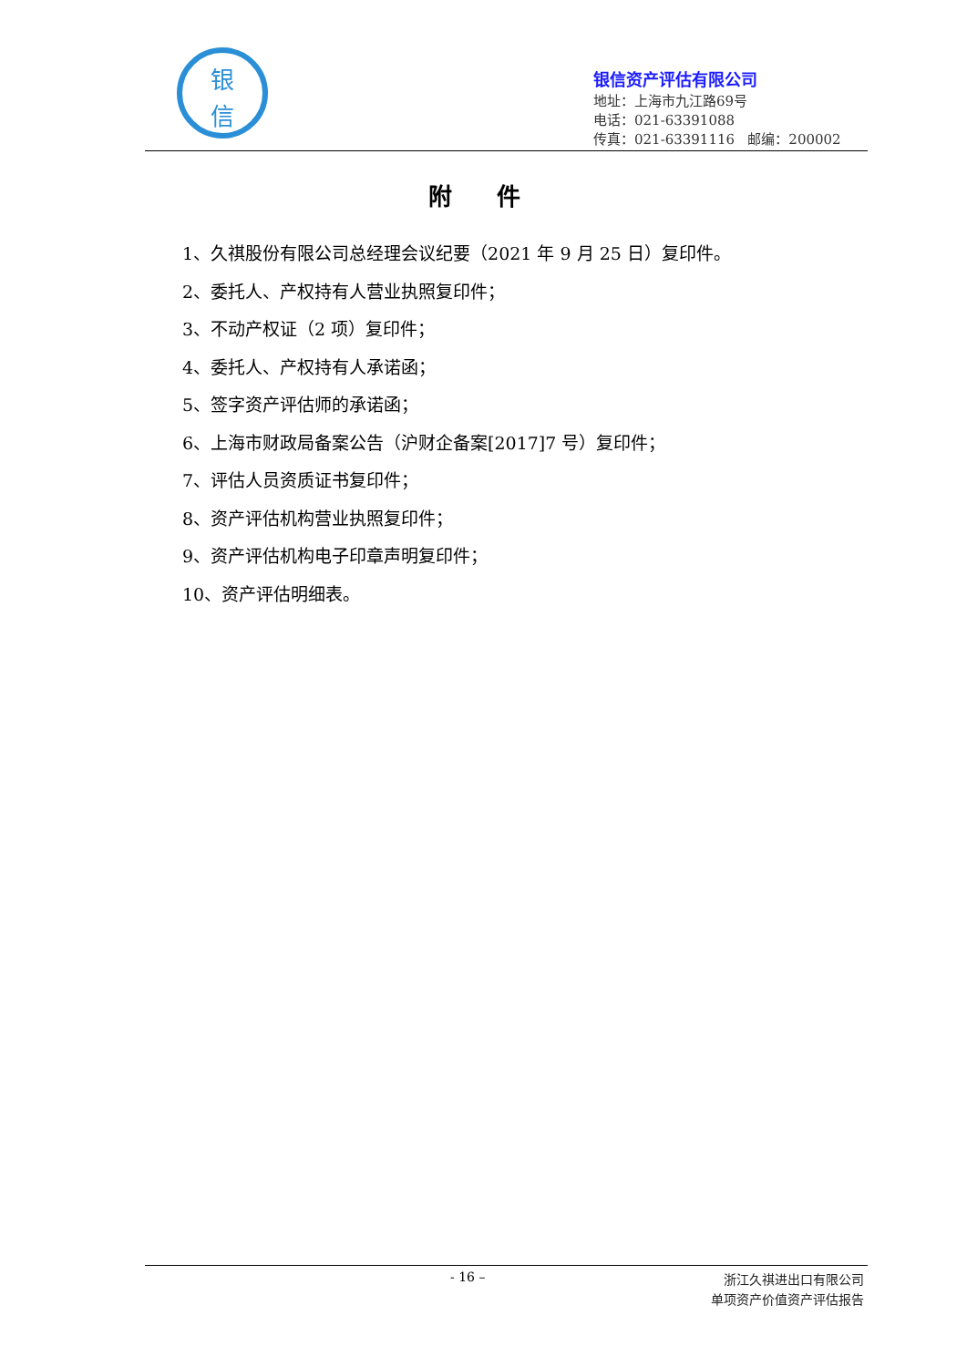银
信
银信资产评估有限公司
地址：上海市九江路69号
电话：021-63391088
传真：021-63391116 邮编：200002
附 件
1、久祺股份有限公司总经理会议纪要（2021 年 9 月 25 日）复印件。
2、委托人、产权持有人营业执照复印件；
3、不动产权证（2 项）复印件；
4、委托人、产权持有人承诺函；
5、签字资产评估师的承诺函；
6、上海市财政局备案公告（沪财企备案[2017]7 号）复印件；
7、评估人员资质证书复印件；
8、资产评估机构营业执照复印件；
9、资产评估机构电子印章声明复印件；
10、资产评估明细表。
- 16 –
浙江久祺进出口有限公司
单项资产价值资产评估报告